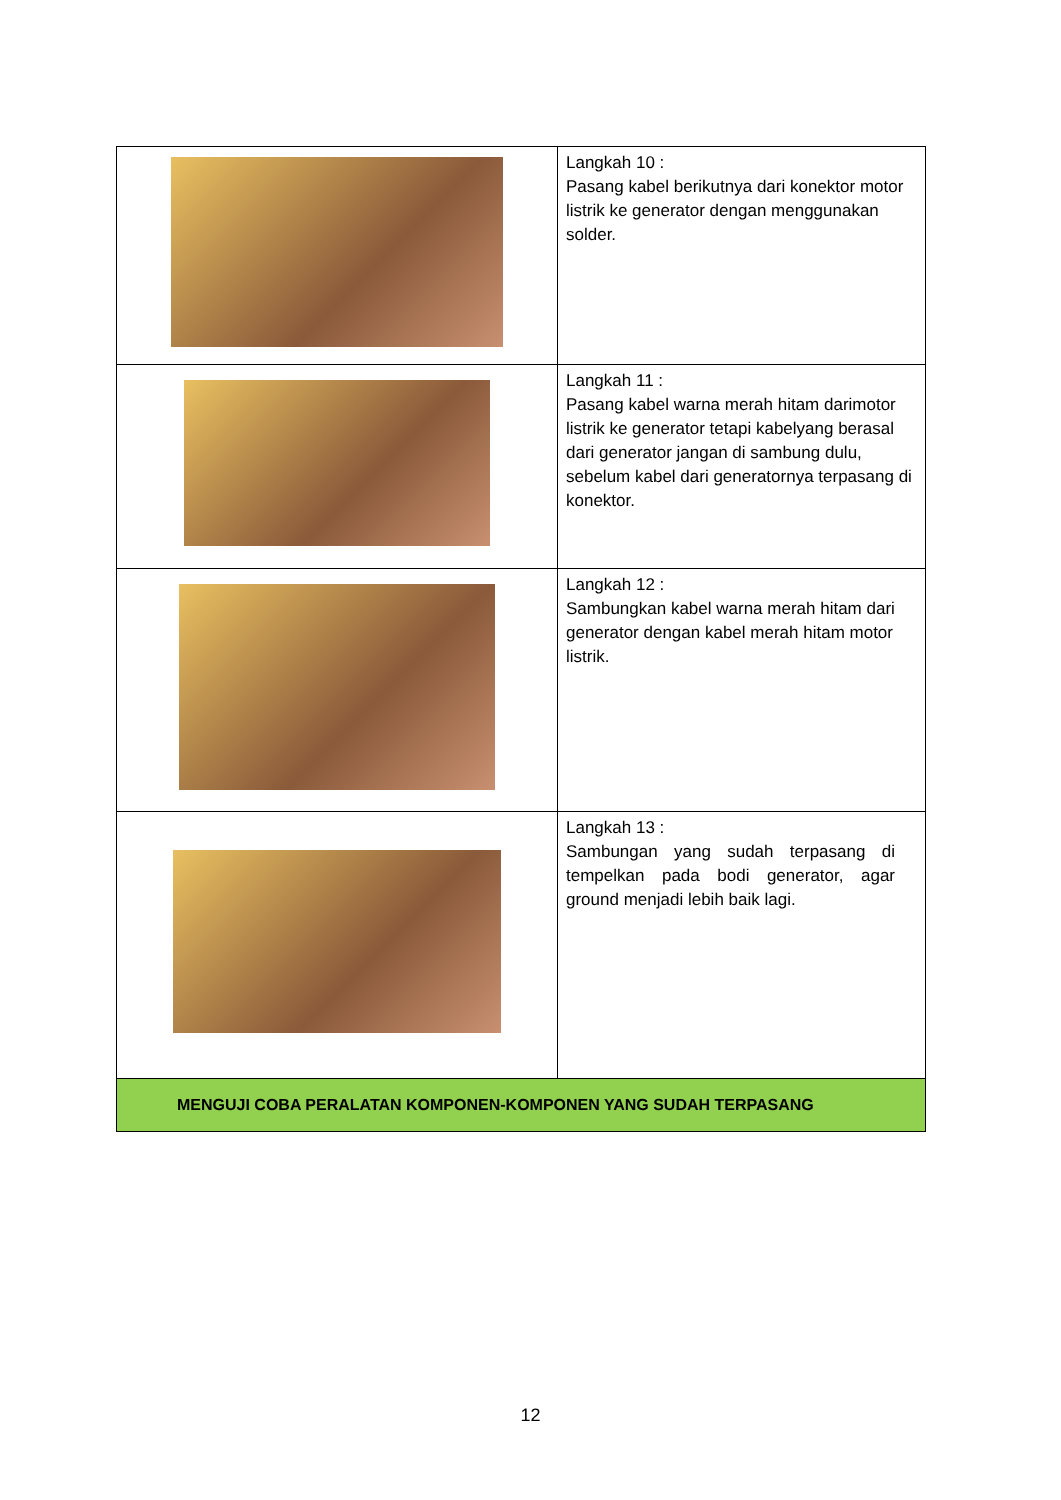| | Langkah 10 : Pasang kabel berikutnya dari konektor motor listrik ke generator dengan menggunakan solder. |
| | Langkah 11 : Pasang kabel warna merah hitam darimotor listrik ke generator tetapi kabelyang berasal dari generator jangan di sambung dulu, sebelum kabel dari generatornya terpasang di konektor. |
| | Langkah 12 : Sambungkan kabel warna merah hitam dari generator dengan kabel merah hitam motor listrik. |
| | Langkah 13 : Sambungan yang sudah terpasang di tempelkan pada bodi generator, agar ground menjadi lebih baik lagi. |
| MENGUJI COBA PERALATAN KOMPONEN-KOMPONEN YANG SUDAH TERPASANG | |
12